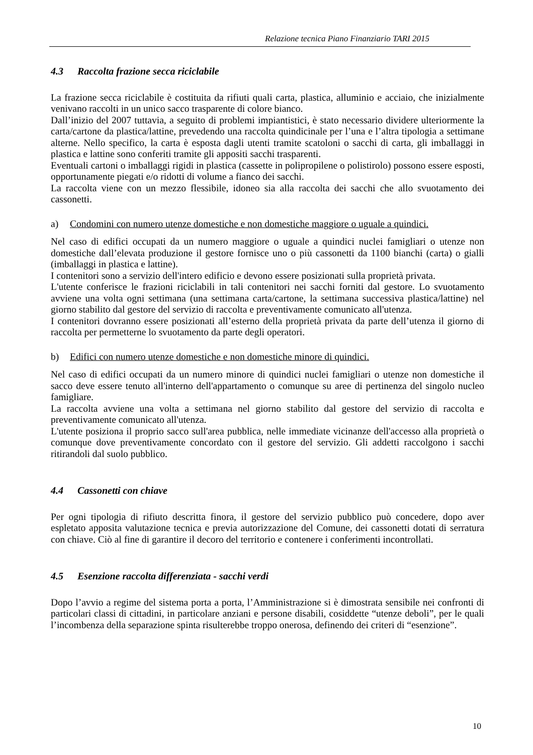Relazione tecnica Piano Finanziario TARI 2015
4.3 Raccolta frazione secca riciclabile
La frazione secca riciclabile è costituita da rifiuti quali carta, plastica, alluminio e acciaio, che inizialmente venivano raccolti in un unico sacco trasparente di colore bianco.
Dall’inizio del 2007 tuttavia, a seguito di problemi impiantistici, è stato necessario dividere ulteriormente la carta/cartone da plastica/lattine, prevedendo una raccolta quindicinale per l’una e l’altra tipologia a settimane alterne. Nello specifico, la carta è esposta dagli utenti tramite scatoloni o sacchi di carta, gli imballaggi in plastica e lattine sono conferiti tramite gli appositi sacchi trasparenti.
Eventuali cartoni o imballaggi rigidi in plastica (cassette in polipropilene o polistirolo) possono essere esposti, opportunamente piegati e/o ridotti di volume a fianco dei sacchi.
La raccolta viene con un mezzo flessibile, idoneo sia alla raccolta dei sacchi che allo svuotamento dei cassonetti.
a) Condomini con numero utenze domestiche e non domestiche maggiore o uguale a quindici.
Nel caso di edifici occupati da un numero maggiore o uguale a quindici nuclei famigliari o utenze non domestiche dall’elevata produzione il gestore fornisce uno o più cassonetti da 1100 bianchi (carta) o gialli (imballaggi in plastica e lattine).
I contenitori sono a servizio dell'intero edificio e devono essere posizionati sulla proprietà privata.
L'utente conferisce le frazioni riciclabili in tali contenitori nei sacchi forniti dal gestore. Lo svuotamento avviene una volta ogni settimana (una settimana carta/cartone, la settimana successiva plastica/lattine) nel giorno stabilito dal gestore del servizio di raccolta e preventivamente comunicato all'utenza.
I contenitori dovranno essere posizionati all’esterno della proprietà privata da parte dell’utenza il giorno di raccolta per permetterne lo svuotamento da parte degli operatori.
b) Edifici con numero utenze domestiche e non domestiche minore di quindici.
Nel caso di edifici occupati da un numero minore di quindici nuclei famigliari o utenze non domestiche il sacco deve essere tenuto all'interno dell'appartamento o comunque su aree di pertinenza del singolo nucleo famigliare.
La raccolta avviene una volta a settimana nel giorno stabilito dal gestore del servizio di raccolta e preventivamente comunicato all'utenza.
L'utente posiziona il proprio sacco sull'area pubblica, nelle immediate vicinanze dell'accesso alla proprietà o comunque dove preventivamente concordato con il gestore del servizio. Gli addetti raccolgono i sacchi ritirandoli dal suolo pubblico.
4.4 Cassonetti con chiave
Per ogni tipologia di rifiuto descritta finora, il gestore del servizio pubblico può concedere, dopo aver espletato apposita valutazione tecnica e previa autorizzazione del Comune, dei cassonetti dotati di serratura con chiave. Ciò al fine di garantire il decoro del territorio e contenere i conferimenti incontrollati.
4.5 Esenzione raccolta differenziata - sacchi verdi
Dopo l’avvio a regime del sistema porta a porta, l’Amministrazione si è dimostrata sensibile nei confronti di particolari classi di cittadini, in particolare anziani e persone disabili, cosiddette “utenze deboli”, per le quali l’incombenza della separazione spinta risulterebbe troppo onerosa, definendo dei criteri di “esenzione”.
10